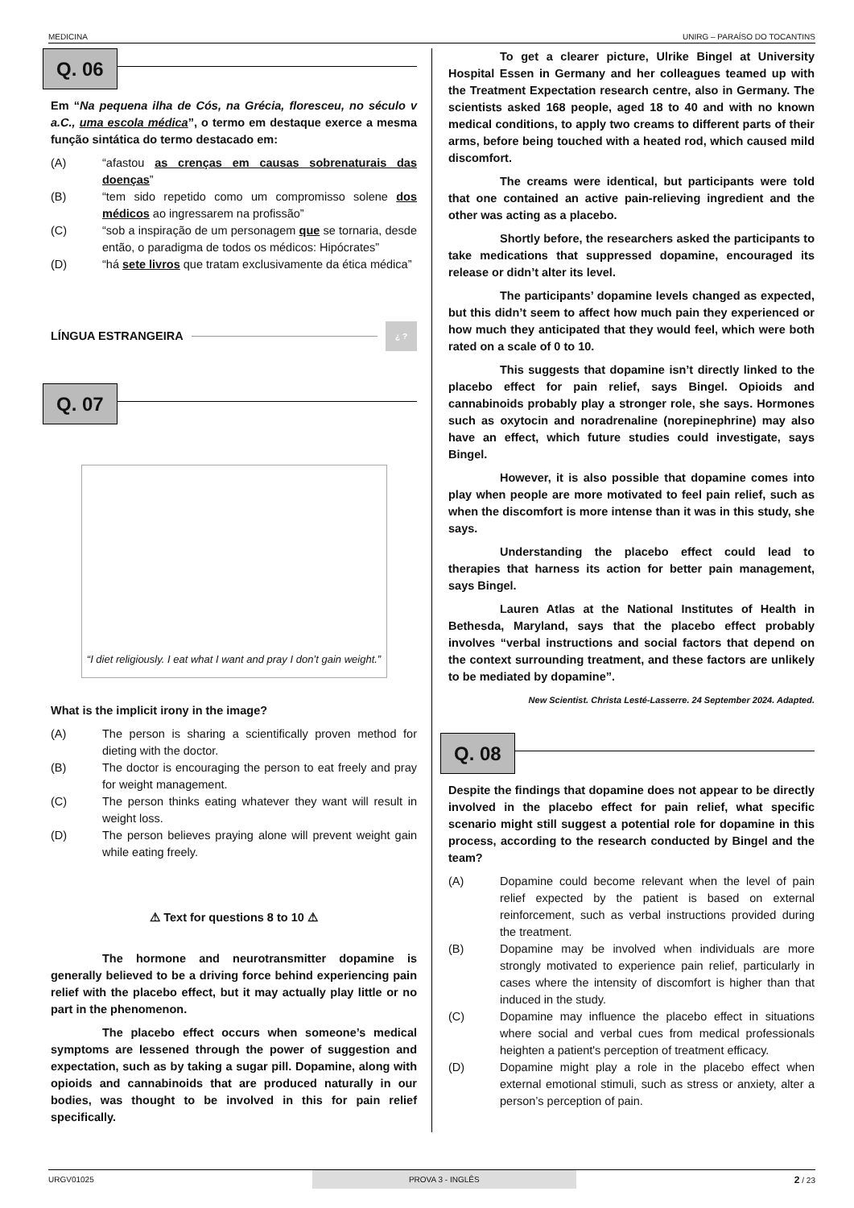MEDICINA UNIRG – PARAÍSO DO TOCANTINS
Q. 06
Em “Na pequena ilha de Cós, na Grécia, floresceu, no século v a.C., uma escola médica”, o termo em destaque exerce a mesma função sintática do termo destacado em:
(A) “afastou as crenças em causas sobrenaturais das doenças”
(B) “tem sido repetido como um compromisso solene dos médicos ao ingressarem na profissão”
(C) “sob a inspiração de um personagem que se tornaria, desde então, o paradigma de todos os médicos: Hipócrates”
(D) “há sete livros que tratam exclusivamente da ética médica”
LÍNGUA ESTRANGEIRA ¿ ?
Q. 07
“I diet religiously. I eat what I want and pray I don’t gain weight.”
What is the implicit irony in the image?
(A) The person is sharing a scientifically proven method for dieting with the doctor.
(B) The doctor is encouraging the person to eat freely and pray for weight management.
(C) The person thinks eating whatever they want will result in weight loss.
(D) The person believes praying alone will prevent weight gain while eating freely.
⚠ Text for questions 8 to 10 ⚠
The hormone and neurotransmitter dopamine is generally believed to be a driving force behind experiencing pain relief with the placebo effect, but it may actually play little or no part in the phenomenon.
The placebo effect occurs when someone’s medical symptoms are lessened through the power of suggestion and expectation, such as by taking a sugar pill. Dopamine, along with opioids and cannabinoids that are produced naturally in our bodies, was thought to be involved in this for pain relief specifically.
To get a clearer picture, Ulrike Bingel at University Hospital Essen in Germany and her colleagues teamed up with the Treatment Expectation research centre, also in Germany. The scientists asked 168 people, aged 18 to 40 and with no known medical conditions, to apply two creams to different parts of their arms, before being touched with a heated rod, which caused mild discomfort.
The creams were identical, but participants were told that one contained an active pain-relieving ingredient and the other was acting as a placebo.
Shortly before, the researchers asked the participants to take medications that suppressed dopamine, encouraged its release or didn’t alter its level.
The participants’ dopamine levels changed as expected, but this didn’t seem to affect how much pain they experienced or how much they anticipated that they would feel, which were both rated on a scale of 0 to 10.
This suggests that dopamine isn’t directly linked to the placebo effect for pain relief, says Bingel. Opioids and cannabinoids probably play a stronger role, she says. Hormones such as oxytocin and noradrenaline (norepinephrine) may also have an effect, which future studies could investigate, says Bingel.
However, it is also possible that dopamine comes into play when people are more motivated to feel pain relief, such as when the discomfort is more intense than it was in this study, she says.
Understanding the placebo effect could lead to therapies that harness its action for better pain management, says Bingel.
Lauren Atlas at the National Institutes of Health in Bethesda, Maryland, says that the placebo effect probably involves “verbal instructions and social factors that depend on the context surrounding treatment, and these factors are unlikely to be mediated by dopamine”.
New Scientist. Christa Lesté-Lasserre. 24 September 2024. Adapted.
Q. 08
Despite the findings that dopamine does not appear to be directly involved in the placebo effect for pain relief, what specific scenario might still suggest a potential role for dopamine in this process, according to the research conducted by Bingel and the team?
(A) Dopamine could become relevant when the level of pain relief expected by the patient is based on external reinforcement, such as verbal instructions provided during the treatment.
(B) Dopamine may be involved when individuals are more strongly motivated to experience pain relief, particularly in cases where the intensity of discomfort is higher than that induced in the study.
(C) Dopamine may influence the placebo effect in situations where social and verbal cues from medical professionals heighten a patient's perception of treatment efficacy.
(D) Dopamine might play a role in the placebo effect when external emotional stimuli, such as stress or anxiety, alter a person’s perception of pain.
URGV01025 PROVA 3 - INGLÊS 2 / 23